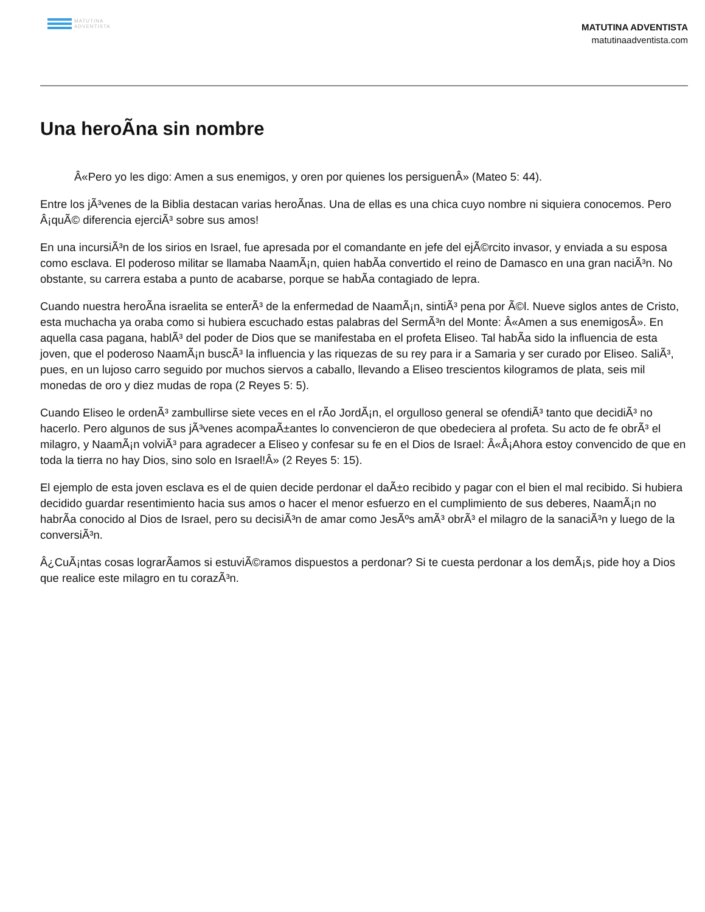MATUTINA
ADVENTISTA
MATUTINA ADVENTISTA
matutinaadventista.com
Una heroÃna sin nombre
Â«Pero yo les digo: Amen a sus enemigos, y oren por quienes los persiguenÂ» (Mateo 5: 44).
Entre los jÃ³venes de la Biblia destacan varias heroÃnas. Una de ellas es una chica cuyo nombre ni siquiera conocemos. Pero Â¡quÃ© diferencia ejerciÃ³ sobre sus amos!
En una incursiÃ³n de los sirios en Israel, fue apresada por el comandante en jefe del ejÃ©rcito invasor, y enviada a su esposa como esclava. El poderoso militar se llamaba NaamÃ¡n, quien habÃa convertido el reino de Damasco en una gran naciÃ³n. No obstante, su carrera estaba a punto de acabarse, porque se habÃa contagiado de lepra.
Cuando nuestra heroÃna israelita se enterÃ³ de la enfermedad de NaamÃ¡n, sintiÃ³ pena por Ã©l. Nueve siglos antes de Cristo, esta muchacha ya oraba como si hubiera escuchado estas palabras del SermÃ³n del Monte: Â«Amen a sus enemigosÂ». En aquella casa pagana, hablÃ³ del poder de Dios que se manifestaba en el profeta Eliseo. Tal habÃa sido la influencia de esta joven, que el poderoso NaamÃ¡n buscÃ³ la influencia y las riquezas de su rey para ir a Samaria y ser curado por Eliseo. SaliÃ³, pues, en un lujoso carro seguido por muchos siervos a caballo, llevando a Eliseo trescientos kilogramos de plata, seis mil monedas de oro y diez mudas de ropa (2 Reyes 5: 5).
Cuando Eliseo le ordenÃ³ zambullirse siete veces en el rÃo JordÃ¡n, el orgulloso general se ofendiÃ³ tanto que decidiÃ³ no hacerlo. Pero algunos de sus jÃ³venes acompaÃ±antes lo convencieron de que obedeciera al profeta. Su acto de fe obrÃ³ el milagro, y NaamÃ¡n volviÃ³ para agradecer a Eliseo y confesar su fe en el Dios de Israel: Â«Â¡Ahora estoy convencido de que en toda la tierra no hay Dios, sino solo en Israel!Â» (2 Reyes 5: 15).
El ejemplo de esta joven esclava es el de quien decide perdonar el daÃ±o recibido y pagar con el bien el mal recibido. Si hubiera decidido guardar resentimiento hacia sus amos o hacer el menor esfuerzo en el cumplimiento de sus deberes, NaamÃ¡n no habrÃa conocido al Dios de Israel, pero su decisiÃ³n de amar como JesÃºs amÃ³ obrÃ³ el milagro de la sanaciÃ³n y luego de la conversiÃ³n.
Â¿CuÃ¡ntas cosas lograrÃamos si estuviÃ©ramos dispuestos a perdonar? Si te cuesta perdonar a los demÃ¡s, pide hoy a Dios que realice este milagro en tu corazÃ³n.